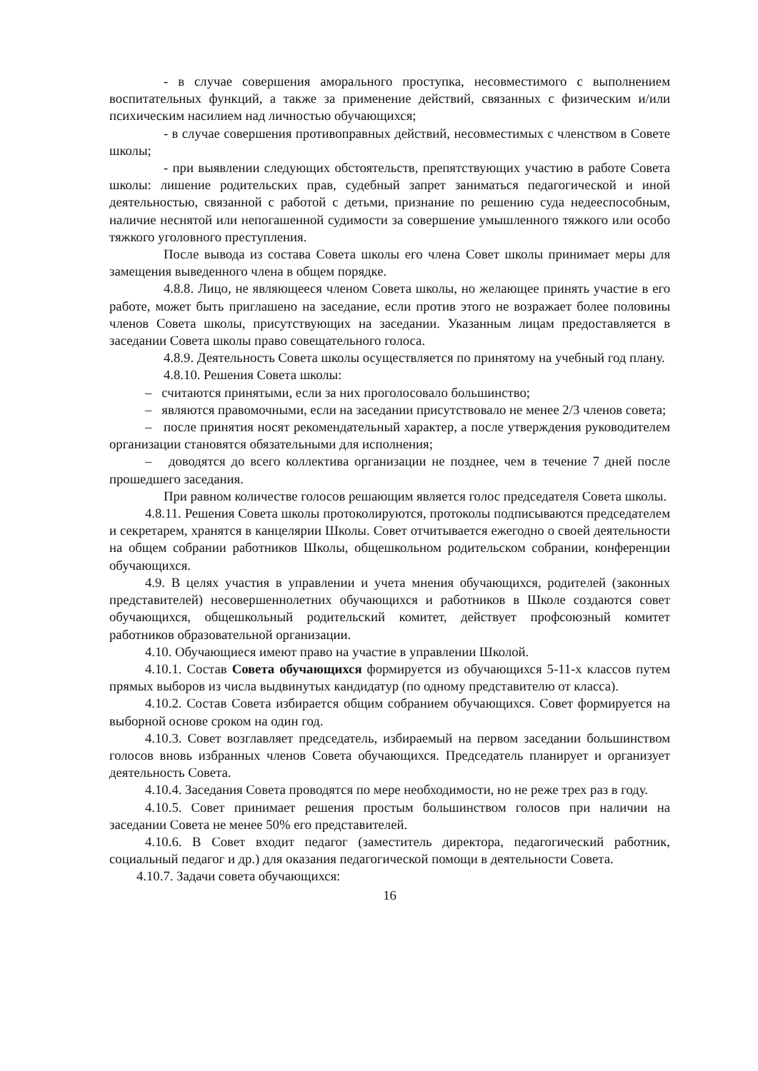- в случае совершения аморального проступка, несовместимого с выполнением воспитательных функций, а также за применение действий, связанных с физическим и/или психическим насилием над личностью обучающихся;
- в случае совершения противоправных действий, несовместимых с членством в Совете школы;
- при выявлении следующих обстоятельств, препятствующих участию в работе Совета школы: лишение родительских прав, судебный запрет заниматься педагогической и иной деятельностью, связанной с работой с детьми, признание по решению суда недееспособным, наличие неснятой или непогашенной судимости за совершение умышленного тяжкого или особо тяжкого уголовного преступления.
После вывода из состава Совета школы его члена Совет школы принимает меры для замещения выведенного члена в общем порядке.
4.8.8. Лицо, не являющееся членом Совета школы, но желающее принять участие в его работе, может быть приглашено на заседание, если против этого не возражает более половины членов Совета школы, присутствующих на заседании. Указанным лицам предоставляется в заседании Совета школы право совещательного голоса.
4.8.9. Деятельность Совета школы осуществляется по принятому на учебный год плану.
4.8.10. Решения Совета школы:
– считаются принятыми, если за них проголосовало большинство;
– являются правомочными, если на заседании присутствовало не менее 2/3 членов совета;
– после принятия носят рекомендательный характер, а после утверждения руководителем организации становятся обязательными для исполнения;
– доводятся до всего коллектива организации не позднее, чем в течение 7 дней после прошедшего заседания.
При равном количестве голосов решающим является голос председателя Совета школы.
4.8.11. Решения Совета школы протоколируются, протоколы подписываются председателем и секретарем, хранятся в канцелярии Школы. Совет отчитывается ежегодно о своей деятельности на общем собрании работников Школы, общешкольном родительском собрании, конференции обучающихся.
4.9. В целях участия в управлении и учета мнения обучающихся, родителей (законных представителей) несовершеннолетних обучающихся и работников в Школе создаются совет обучающихся, общешкольный родительский комитет, действует профсоюзный комитет работников образовательной организации.
4.10. Обучающиеся имеют право на участие в управлении Школой.
4.10.1. Состав Совета обучающихся формируется из обучающихся 5-11-х классов путем прямых выборов из числа выдвинутых кандидатур (по одному представителю от класса).
4.10.2. Состав Совета избирается общим собранием обучающихся. Совет формируется на выборной основе сроком на один год.
4.10.3. Совет возглавляет председатель, избираемый на первом заседании большинством голосов вновь избранных членов Совета обучающихся. Председатель планирует и организует деятельность Совета.
4.10.4. Заседания Совета проводятся по мере необходимости, но не реже трех раз в году.
4.10.5. Совет принимает решения простым большинством голосов при наличии на заседании Совета не менее 50% его представителей.
4.10.6. В Совет входит педагог (заместитель директора, педагогический работник, социальный педагог и др.) для оказания педагогической помощи в деятельности Совета.
4.10.7. Задачи совета обучающихся:
16